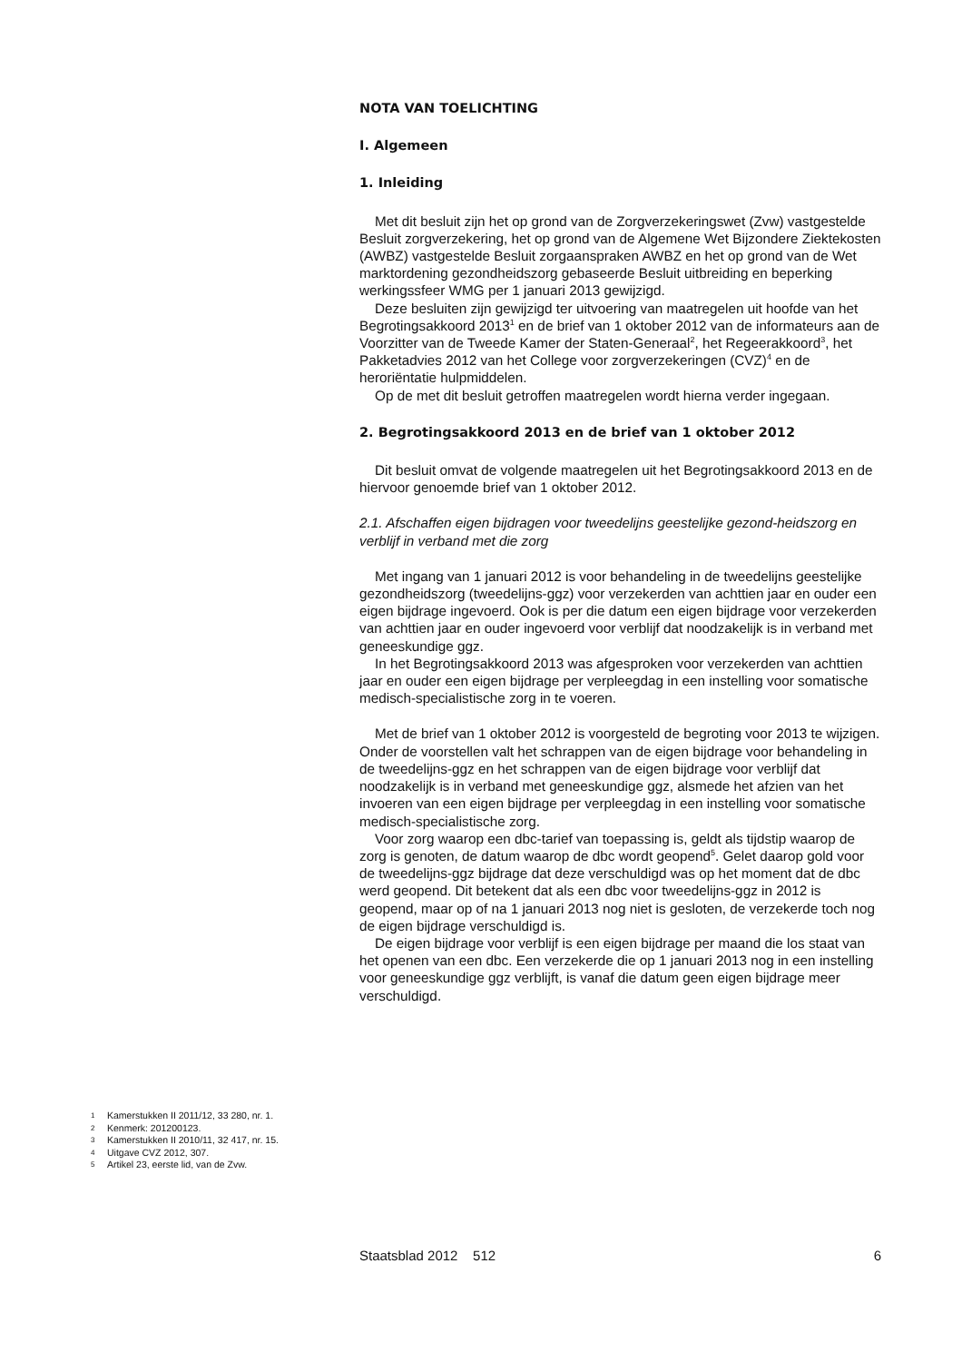NOTA VAN TOELICHTING
I. Algemeen
1. Inleiding
Met dit besluit zijn het op grond van de Zorgverzekeringswet (Zvw) vastgestelde Besluit zorgverzekering, het op grond van de Algemene Wet Bijzondere Ziektekosten (AWBZ) vastgestelde Besluit zorgaanspraken AWBZ en het op grond van de Wet marktordening gezondheidszorg gebaseerde Besluit uitbreiding en beperking werkingssfeer WMG per 1 januari 2013 gewijzigd.
Deze besluiten zijn gewijzigd ter uitvoering van maatregelen uit hoofde van het Begrotingsakkoord 2013<sup>1</sup> en de brief van 1 oktober 2012 van de informateurs aan de Voorzitter van de Tweede Kamer der Staten-Generaal<sup>2</sup>, het Regeerakkoord<sup>3</sup>, het Pakketadvies 2012 van het College voor zorgverzekeringen (CVZ)<sup>4</sup> en de heroriëntatie hulpmiddelen.
Op de met dit besluit getroffen maatregelen wordt hierna verder ingegaan.
2. Begrotingsakkoord 2013 en de brief van 1 oktober 2012
Dit besluit omvat de volgende maatregelen uit het Begrotingsakkoord 2013 en de hiervoor genoemde brief van 1 oktober 2012.
2.1. Afschaffen eigen bijdragen voor tweedelijns geestelijke gezond-heidszorg en verblijf in verband met die zorg
Met ingang van 1 januari 2012 is voor behandeling in de tweedelijns geestelijke gezondheidszorg (tweedelijns-ggz) voor verzekerden van achttien jaar en ouder een eigen bijdrage ingevoerd. Ook is per die datum een eigen bijdrage voor verzekerden van achttien jaar en ouder ingevoerd voor verblijf dat noodzakelijk is in verband met geneeskundige ggz.
In het Begrotingsakkoord 2013 was afgesproken voor verzekerden van achttien jaar en ouder een eigen bijdrage per verpleegdag in een instelling voor somatische medisch-specialistische zorg in te voeren.
Met de brief van 1 oktober 2012 is voorgesteld de begroting voor 2013 te wijzigen. Onder de voorstellen valt het schrappen van de eigen bijdrage voor behandeling in de tweedelijns-ggz en het schrappen van de eigen bijdrage voor verblijf dat noodzakelijk is in verband met geneeskundige ggz, alsmede het afzien van het invoeren van een eigen bijdrage per verpleegdag in een instelling voor somatische medisch-specialistische zorg.
Voor zorg waarop een dbc-tarief van toepassing is, geldt als tijdstip waarop de zorg is genoten, de datum waarop de dbc wordt geopend<sup>5</sup>. Gelet daarop gold voor de tweedelijns-ggz bijdrage dat deze verschuldigd was op het moment dat de dbc werd geopend. Dit betekent dat als een dbc voor tweedelijns-ggz in 2012 is geopend, maar op of na 1 januari 2013 nog niet is gesloten, de verzekerde toch nog de eigen bijdrage verschuldigd is.
De eigen bijdrage voor verblijf is een eigen bijdrage per maand die los staat van het openen van een dbc. Een verzekerde die op 1 januari 2013 nog in een instelling voor geneeskundige ggz verblijft, is vanaf die datum geen eigen bijdrage meer verschuldigd.
1 Kamerstukken II 2011/12, 33 280, nr. 1.
2 Kenmerk: 201200123.
3 Kamerstukken II 2010/11, 32 417, nr. 15.
4 Uitgave CVZ 2012, 307.
5 Artikel 23, eerste lid, van de Zvw.
Staatsblad 2012 512 6